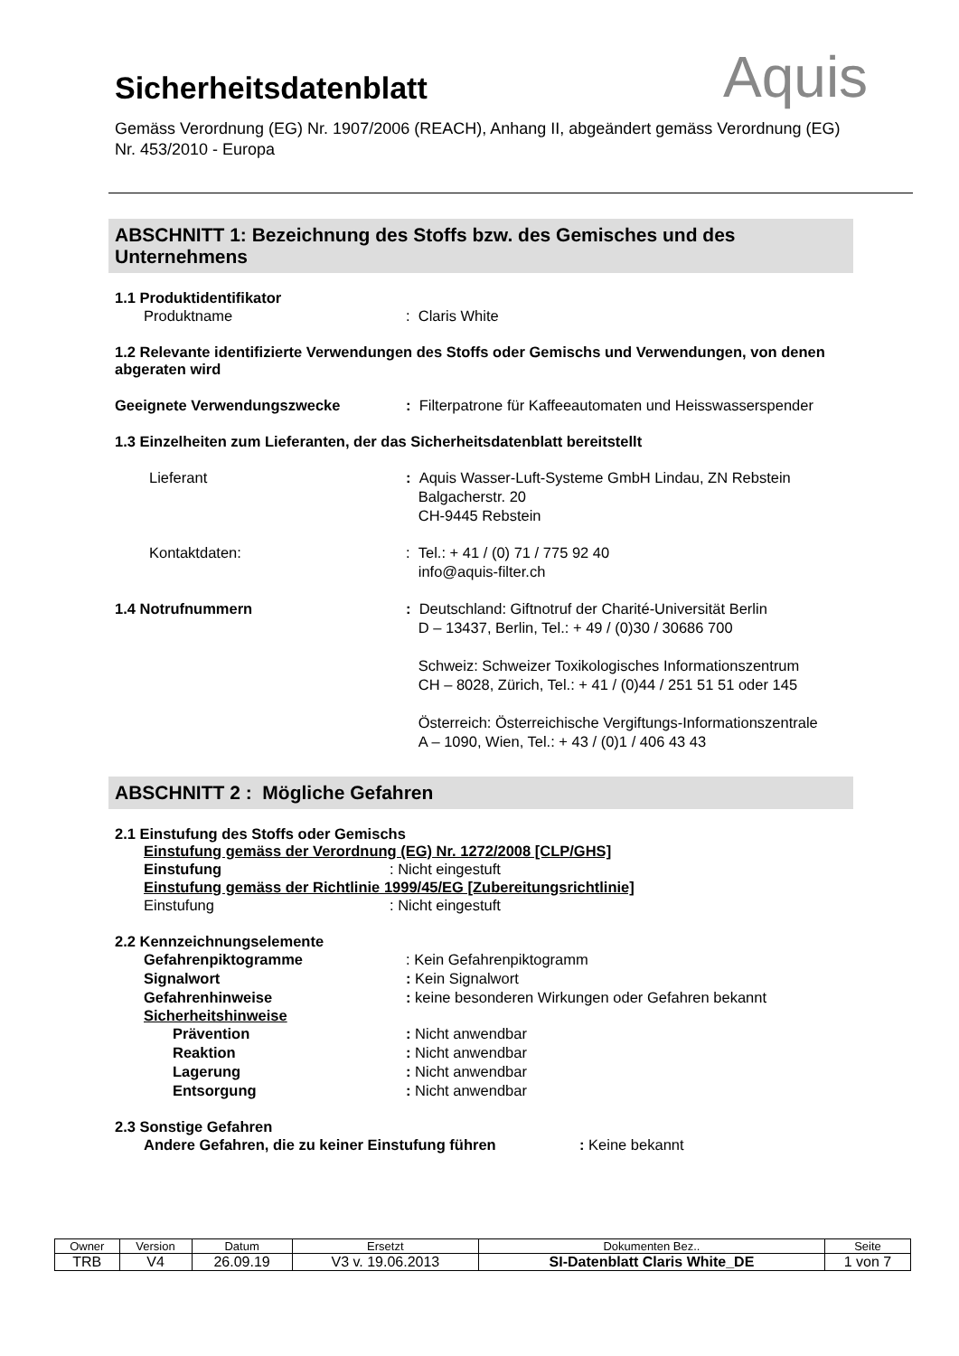Aquis
Sicherheitsdatenblatt
Gemäss Verordnung (EG) Nr. 1907/2006 (REACH), Anhang II, abgeändert gemäss Verordnung (EG) Nr. 453/2010 - Europa
ABSCHNITT 1: Bezeichnung des Stoffs bzw. des Gemisches und des Unternehmens
1.1 Produktidentifikator
Produktname: Claris White
1.2 Relevante identifizierte Verwendungen des Stoffs oder Gemischs und Verwendungen, von denen abgeraten wird
Geeignete Verwendungszwecke: Filterpatrone für Kaffeeautomaten und Heisswasserspender
1.3 Einzelheiten zum Lieferanten, der das Sicherheitsdatenblatt bereitstellt
Lieferant: Aquis Wasser-Luft-Systeme GmbH Lindau, ZN Rebstein
Balgacherstr. 20
CH-9445 Rebstein
Kontaktdaten:: Tel.: + 41 / (0) 71 / 775 92 40
info@aquis-filter.ch
1.4 Notrufnummern: Deutschland: Giftnotruf der Charité-Universität Berlin
D – 13437, Berlin, Tel.: + 49 / (0)30 / 30686 700
Schweiz: Schweizer Toxikologisches Informationszentrum
CH – 8028, Zürich, Tel.: + 41 / (0)44 / 251 51 51 oder 145
Österreich: Österreichische Vergiftungs-Informationszentrale
A – 1090, Wien, Tel.: + 43 / (0)1 / 406 43 43
ABSCHNITT 2 : Mögliche Gefahren
2.1 Einstufung des Stoffs oder Gemischs
Einstufung gemäss der Verordnung (EG) Nr. 1272/2008 [CLP/GHS]
Einstufung: Nicht eingestuft
Einstufung gemäss der Richtlinie 1999/45/EG [Zubereitungsrichtlinie]
Einstufung: Nicht eingestuft
2.2 Kennzeichnungselemente
Gefahrenpiktogramme: Kein Gefahrenpiktogramm
Signalwort: Kein Signalwort
Gefahrenhinweise: keine besonderen Wirkungen oder Gefahren bekannt
Sicherheitshinweise
Prävention: Nicht anwendbar
Reaktion: Nicht anwendbar
Lagerung: Nicht anwendbar
Entsorgung: Nicht anwendbar
2.3 Sonstige Gefahren
Andere Gefahren, die zu keiner Einstufung führen: Keine bekannt
| Owner | Version | Datum | Ersetzt | Dokumenten Bez.. | Seite |
| TRB | V4 | 26.09.19 | V3 v. 19.06.2013 | SI-Datenblatt Claris White_DE | 1 von 7 |